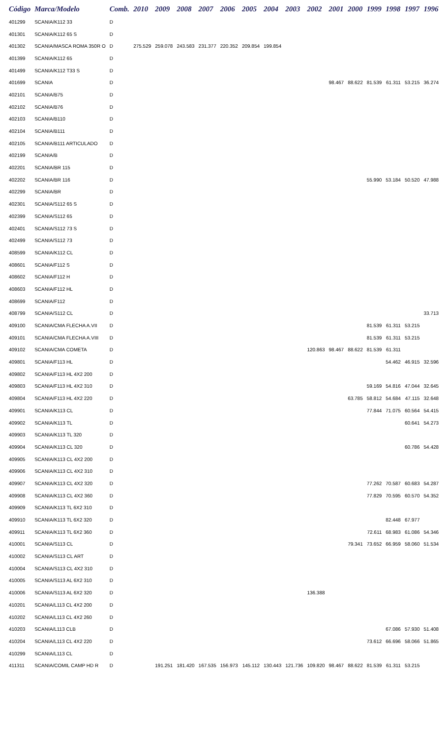| Código | Marca/Modelo | Comb. | 2010 | 2009 | 2008 | 2007 | 2006 | 2005 | 2004 | 2003 | 2002 | 2001 | 2000 | 1999 | 1998 | 1997 | 1996 |
| --- | --- | --- | --- | --- | --- | --- | --- | --- | --- | --- | --- | --- | --- | --- | --- | --- | --- |
| 401299 | SCANIA/K112 33 | D | | | | | | | | | | | | | | | |
| 401301 | SCANIA/K112 65 S | D | | | | | | | | | | | | | | | |
| 401302 | SCANIA/MASCA ROMA 350R O | D | 275.529 | 259.078 | 243.583 | 231.377 | 220.352 | 209.854 | 199.854 | | | | | | | | |
| 401399 | SCANIA/K112 65 | D | | | | | | | | | | | | | | | |
| 401499 | SCANIA/K112 T33 S | D | | | | | | | | | | | | | | | |
| 401699 | SCANIA | D | | | | | | | | | | 98.467 | 88.622 | 81.539 | 61.311 | 53.215 | 36.274 |
| 402101 | SCANIA/B75 | D | | | | | | | | | | | | | | | |
| 402102 | SCANIA/B76 | D | | | | | | | | | | | | | | | |
| 402103 | SCANIA/B110 | D | | | | | | | | | | | | | | | |
| 402104 | SCANIA/B111 | D | | | | | | | | | | | | | | | |
| 402105 | SCANIA/B111 ARTICULADO | D | | | | | | | | | | | | | | | |
| 402199 | SCANIA/B | D | | | | | | | | | | | | | | | |
| 402201 | SCANIA/BR 115 | D | | | | | | | | | | | | | | | |
| 402202 | SCANIA/BR 116 | D | | | | | | | | | | | | 55.990 | 53.184 | 50.520 | 47.988 |
| 402299 | SCANIA/BR | D | | | | | | | | | | | | | | | |
| 402301 | SCANIA/S112 65 S | D | | | | | | | | | | | | | | | |
| 402399 | SCANIA/S112 65 | D | | | | | | | | | | | | | | | |
| 402401 | SCANIA/S112 73 S | D | | | | | | | | | | | | | | | |
| 402499 | SCANIA/S112 73 | D | | | | | | | | | | | | | | | |
| 408599 | SCANIA/K112 CL | D | | | | | | | | | | | | | | | |
| 408601 | SCANIA/F112 S | D | | | | | | | | | | | | | | | |
| 408602 | SCANIA/F112 H | D | | | | | | | | | | | | | | | |
| 408603 | SCANIA/F112 HL | D | | | | | | | | | | | | | | | |
| 408699 | SCANIA/F112 | D | | | | | | | | | | | | | | | |
| 408799 | SCANIA/S112 CL | D | | | | | | | | | | | | | | | 33.713 |
| 409100 | SCANIA/CMA FLECHA A.VII | D | | | | | | | | | | | | 81.539 | 61.311 | 53.215 | |
| 409101 | SCANIA/CMA FLECHA A.VIII | D | | | | | | | | | | | | 81.539 | 61.311 | 53.215 | |
| 409102 | SCANIA/CMA COMETA | D | | | | | | | | | 120.863 | 98.467 | 88.622 | 81.539 | 61.311 | | |
| 409801 | SCANIA/F113 HL | D | | | | | | | | | | | | | 54.462 | 46.915 | 32.596 |
| 409802 | SCANIA/F113 HL 4X2 200 | D | | | | | | | | | | | | | | | |
| 409803 | SCANIA/F113 HL 4X2 310 | D | | | | | | | | | | | | 59.169 | 54.816 | 47.044 | 32.645 |
| 409804 | SCANIA/F113 HL 4X2 220 | D | | | | | | | | | | | 63.785 | 58.812 | 54.684 | 47.115 | 32.648 |
| 409901 | SCANIA/K113 CL | D | | | | | | | | | | | | 77.844 | 71.075 | 60.564 | 54.415 |
| 409902 | SCANIA/K113 TL | D | | | | | | | | | | | | | | 60.641 | 54.273 |
| 409903 | SCANIA/K113 TL 320 | D | | | | | | | | | | | | | | | |
| 409904 | SCANIA/K113 CL 320 | D | | | | | | | | | | | | | | 60.786 | 54.428 |
| 409905 | SCANIA/K113 CL 4X2 200 | D | | | | | | | | | | | | | | | |
| 409906 | SCANIA/K113 CL 4X2 310 | D | | | | | | | | | | | | | | | |
| 409907 | SCANIA/K113 CL 4X2 320 | D | | | | | | | | | | | | 77.262 | 70.587 | 60.683 | 54.287 |
| 409908 | SCANIA/K113 CL 4X2 360 | D | | | | | | | | | | | | 77.829 | 70.595 | 60.570 | 54.352 |
| 409909 | SCANIA/K113 TL 6X2 310 | D | | | | | | | | | | | | | | | |
| 409910 | SCANIA/K113 TL 6X2 320 | D | | | | | | | | | | | | | 82.448 | 67.977 | |
| 409911 | SCANIA/K113 TL 6X2 360 | D | | | | | | | | | | | | 72.611 | 68.983 | 61.086 | 54.346 |
| 410001 | SCANIA/S113 CL | D | | | | | | | | | | | 79.341 | 73.652 | 66.959 | 58.060 | 51.534 |
| 410002 | SCANIA/S113 CL ART | D | | | | | | | | | | | | | | | |
| 410004 | SCANIA/S113 CL 4X2 310 | D | | | | | | | | | | | | | | | |
| 410005 | SCANIA/S113 AL 6X2 310 | D | | | | | | | | | | | | | | | |
| 410006 | SCANIA/S113 AL 6X2 320 | D | | | | | | | | | 136.388 | | | | | | |
| 410201 | SCANIA/L113 CL 4X2 200 | D | | | | | | | | | | | | | | | |
| 410202 | SCANIA/L113 CL 4X2 260 | D | | | | | | | | | | | | | | | |
| 410203 | SCANIA/L113 CLB | D | | | | | | | | | | | | | 67.086 | 57.930 | 51.408 |
| 410204 | SCANIA/L113 CL 4X2 220 | D | | | | | | | | | | | | 73.612 | 66.696 | 58.066 | 51.865 |
| 410299 | SCANIA/L113 CL | D | | | | | | | | | | | | | | | |
| 411311 | SCANIA/COMIL CAMP HD R | D | | 191.251 | 181.420 | 167.535 | 156.973 | 145.112 | 130.443 | 121.736 | 109.820 | 98.467 | 88.622 | 81.539 | 61.311 | 53.215 | |